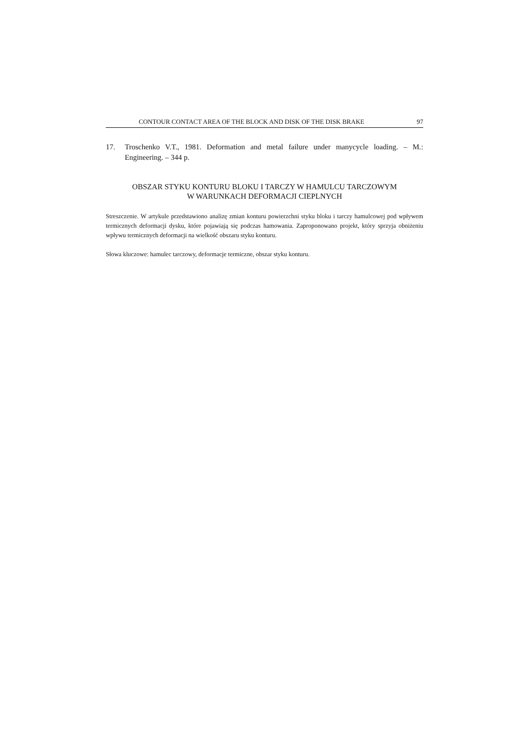CONTOUR CONTACT AREA OF THE BLOCK AND DISK OF THE DISK BRAKE 97
17. Troschenko V.T., 1981. Deformation and metal failure under manycycle loading. – M.: Engineering. – 344 p.
OBSZAR STYKU KONTURU BLOKU I TARCZY W HAMULCU TARCZOWYM
W WARUNKACH DEFORMACJI CIEPLNYCH
Streszczenie. W artykule przedstawiono analizę zmian konturu powierzchni styku bloku i tarczy hamulcowej pod wpływem termicznych deformacji dysku, które pojawiają się podczas hamowania. Zaproponowano projekt, który sprzyja obniżeniu wpływu termicznych deformacji na wielkość obszaru styku konturu.
Słowa kluczowe: hamulec tarczowy, deformacje termiczne, obszar styku konturu.